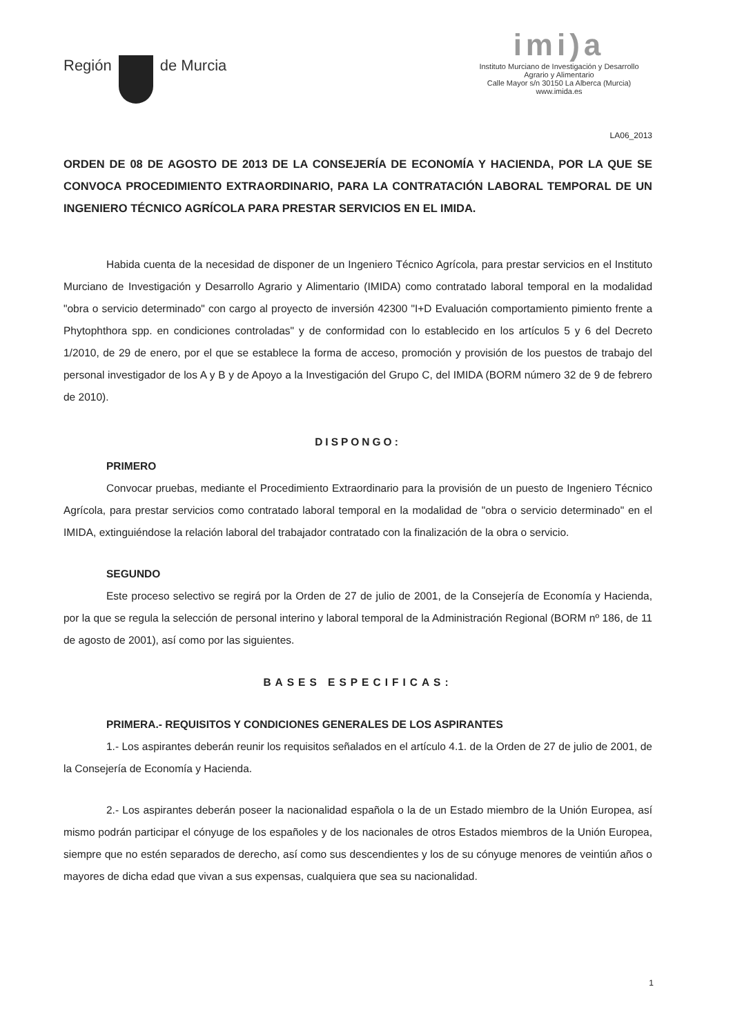Región de Murcia
imi)a
Instituto Murciano de Investigación y Desarrollo
Agrario y Alimentario
Calle Mayor s/n 30150 La Alberca (Murcia)
www.imida.es
LA06_2013
ORDEN DE 08 DE AGOSTO DE 2013 DE LA CONSEJERÍA DE ECONOMÍA Y HACIENDA, POR LA QUE SE CONVOCA PROCEDIMIENTO EXTRAORDINARIO, PARA LA CONTRATACIÓN LABORAL TEMPORAL DE UN INGENIERO TÉCNICO AGRÍCOLA PARA PRESTAR SERVICIOS EN EL IMIDA.
Habida cuenta de la necesidad de disponer de un Ingeniero Técnico Agrícola, para prestar servicios en el Instituto Murciano de Investigación y Desarrollo Agrario y Alimentario (IMIDA) como contratado laboral temporal en la modalidad "obra o servicio determinado" con cargo al proyecto de inversión 42300 "I+D Evaluación comportamiento pimiento frente a Phytophthora spp. en condiciones controladas" y de conformidad con lo establecido en los artículos 5 y 6 del Decreto 1/2010, de 29 de enero, por el que se establece la forma de acceso, promoción y provisión de los puestos de trabajo del personal investigador de los A y B y de Apoyo a la Investigación del Grupo C, del IMIDA (BORM número 32 de 9 de febrero de 2010).
DISPONGO:
PRIMERO
Convocar pruebas, mediante el Procedimiento Extraordinario para la provisión de un puesto de Ingeniero Técnico Agrícola, para prestar servicios como contratado laboral temporal en la modalidad de "obra o servicio determinado" en el IMIDA, extinguiéndose la relación laboral del trabajador contratado con la finalización de la obra o servicio.
SEGUNDO
Este proceso selectivo se regirá por la Orden de 27 de julio de 2001, de la Consejería de Economía y Hacienda, por la que se regula la selección de personal interino y laboral temporal de la Administración Regional (BORM nº 186, de 11 de agosto de 2001), así como por las siguientes.
BASES ESPECIFICAS:
PRIMERA.- REQUISITOS Y CONDICIONES GENERALES DE LOS ASPIRANTES
1.- Los aspirantes deberán reunir los requisitos señalados en el artículo 4.1. de la Orden de 27 de julio de 2001, de la Consejería de Economía y Hacienda.
2.- Los aspirantes deberán poseer la nacionalidad española o la de un Estado miembro de la Unión Europea, así mismo podrán participar el cónyuge de los españoles y de los nacionales de otros Estados miembros de la Unión Europea, siempre que no estén separados de derecho, así como sus descendientes y los de su cónyuge menores de veintiún años o mayores de dicha edad que vivan a sus expensas, cualquiera que sea su nacionalidad.
1